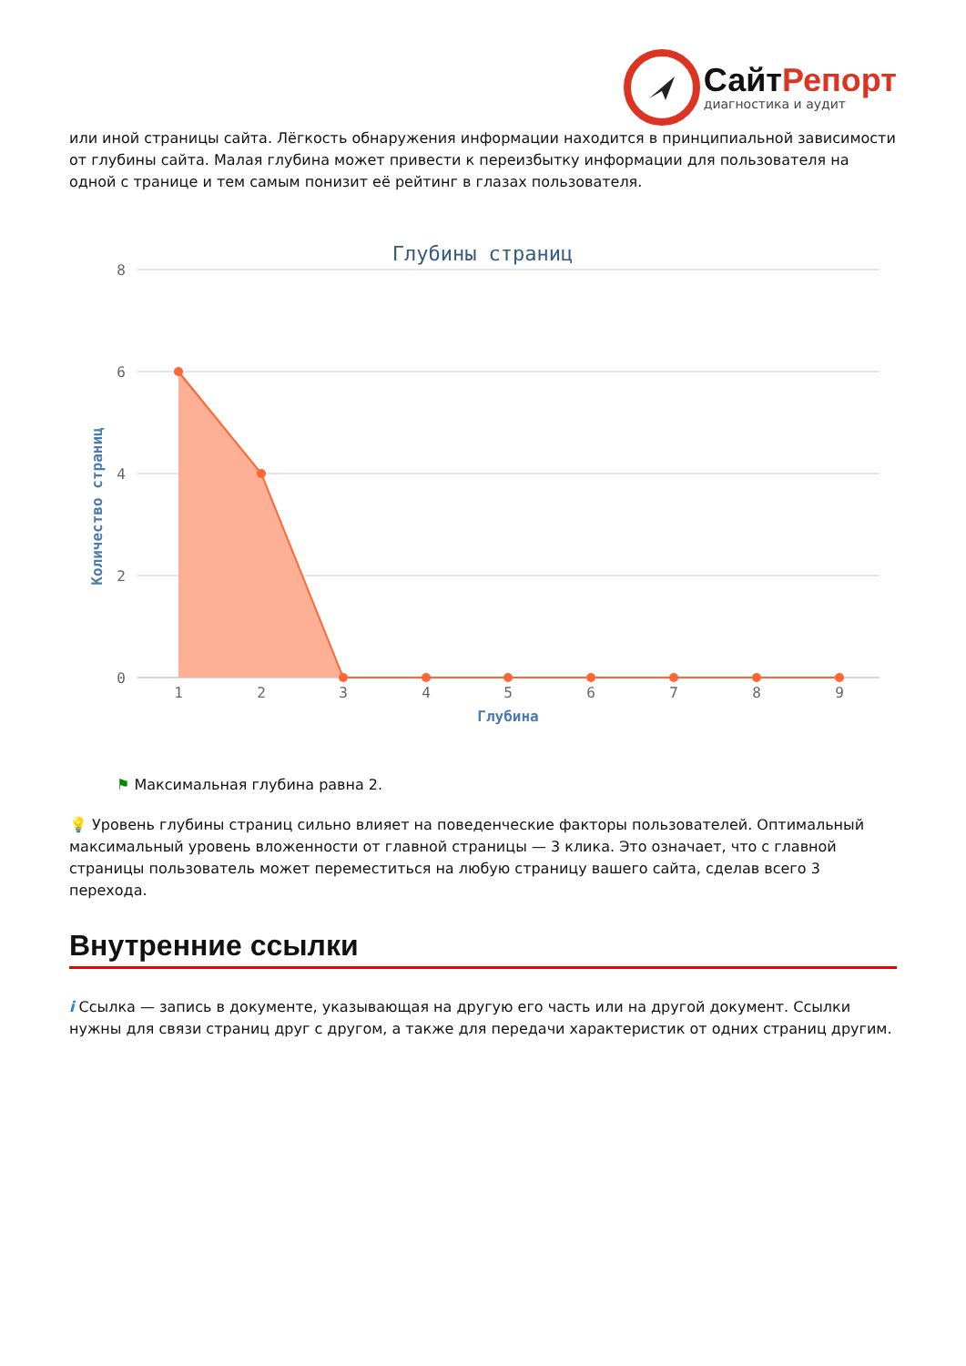СайтРепорт
диагностика и аудит
или иной страницы сайта. Лёгкость обнаружения информации находится в принципиальной зависимости от глубины сайта. Малая глубина может привести к переизбытку информации для пользователя на одной с транице и тем самым понизит её рейтинг в глазах пользователя.
Глубины страниц
8
6
4
2
0
Количество страниц
1
2
3
4
5
6
7
8
9
Глубина
⚑ Максимальная глубина равна 2.
💡 Уровень глубины страниц сильно влияет на поведенческие факторы пользователей. Оптимальный максимальный уровень вложенности от главной страницы — 3 клика. Это означает, что с главной страницы пользователь может переместиться на любую страницу вашего сайта, сделав всего 3 перехода.
Внутренние ссылки
i Ссылка — запись в документе, указывающая на другую его часть или на другой документ. Ссылки нужны для связи страниц друг с другом, а также для передачи характеристик от одних страниц другим.